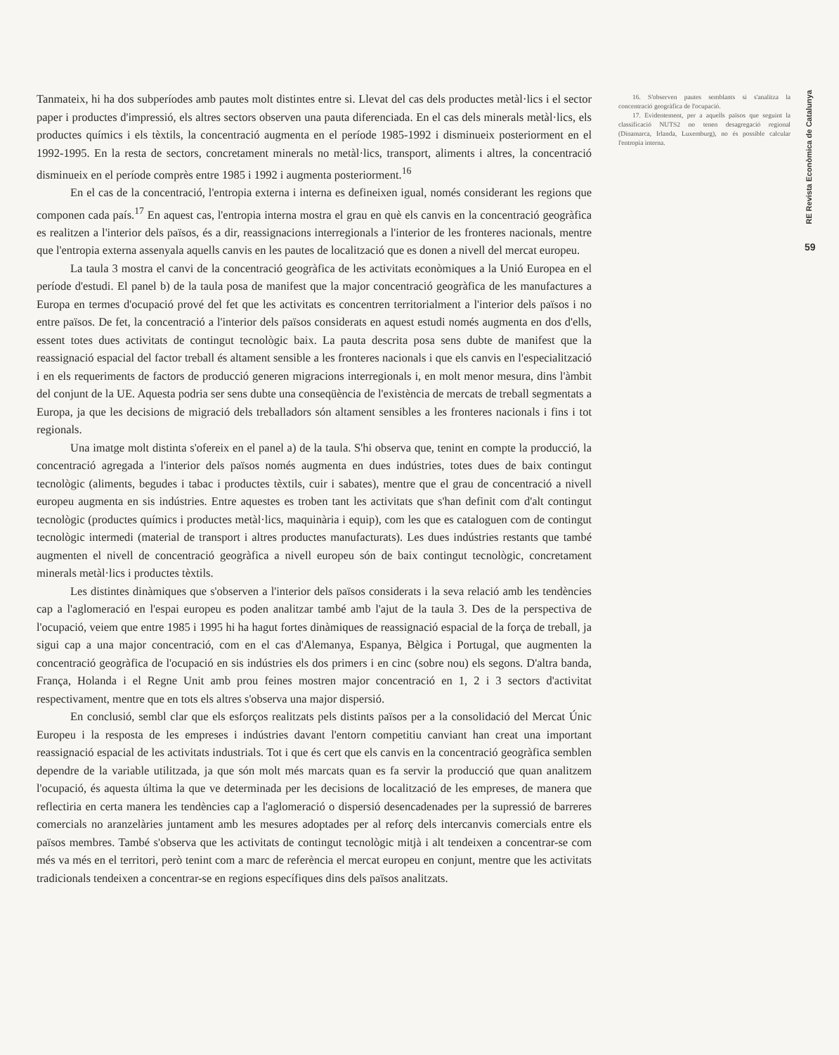Tanmateix, hi ha dos subperíodes amb pautes molt distintes entre si. Llevat del cas dels productes metàl·lics i el sector paper i productes d'impressió, els altres sectors observen una pauta diferenciada. En el cas dels minerals metàl·lics, els productes químics i els tèxtils, la concentració augmenta en el període 1985-1992 i disminueix posteriorment en el 1992-1995. En la resta de sectors, concretament minerals no metàl·lics, transport, aliments i altres, la concentració disminueix en el període comprès entre 1985 i 1992 i augmenta posteriorment.<sup>16</sup>
En el cas de la concentració, l'entropia externa i interna es defineixen igual, només considerant les regions que componen cada país.<sup>17</sup> En aquest cas, l'entropia interna mostra el grau en què els canvis en la concentració geogràfica es realitzen a l'interior dels països, és a dir, reassignacions interregionals a l'interior de les fronteres nacionals, mentre que l'entropia externa assenyala aquells canvis en les pautes de localització que es donen a nivell del mercat europeu.
La taula 3 mostra el canvi de la concentració geogràfica de les activitats econòmiques a la Unió Europea en el període d'estudi. El panel b) de la taula posa de manifest que la major concentració geogràfica de les manufactures a Europa en termes d'ocupació prové del fet que les activitats es concentren territorialment a l'interior dels països i no entre països. De fet, la concentració a l'interior dels països considerats en aquest estudi només augmenta en dos d'ells, essent totes dues activitats de contingut tecnològic baix. La pauta descrita posa sens dubte de manifest que la reassignació espacial del factor treball és altament sensible a les fronteres nacionals i que els canvis en l'especialització i en els requeriments de factors de producció generen migracions interregionals i, en molt menor mesura, dins l'àmbit del conjunt de la UE. Aquesta podria ser sens dubte una conseqüència de l'existència de mercats de treball segmentats a Europa, ja que les decisions de migració dels treballadors són altament sensibles a les fronteres nacionals i fins i tot regionals.
Una imatge molt distinta s'ofereix en el panel a) de la taula. S'hi observa que, tenint en compte la producció, la concentració agregada a l'interior dels països només augmenta en dues indústries, totes dues de baix contingut tecnològic (aliments, begudes i tabac i productes tèxtils, cuir i sabates), mentre que el grau de concentració a nivell europeu augmenta en sis indústries. Entre aquestes es troben tant les activitats que s'han definit com d'alt contingut tecnològic (productes químics i productes metàl·lics, maquinària i equip), com les que es cataloguen com de contingut tecnològic intermedi (material de transport i altres productes manufacturats). Les dues indústries restants que també augmenten el nivell de concentració geogràfica a nivell europeu són de baix contingut tecnològic, concretament minerals metàl·lics i productes tèxtils.
Les distintes dinàmiques que s'observen a l'interior dels països considerats i la seva relació amb les tendències cap a l'aglomeració en l'espai europeu es poden analitzar també amb l'ajut de la taula 3. Des de la perspectiva de l'ocupació, veiem que entre 1985 i 1995 hi ha hagut fortes dinàmiques de reassignació espacial de la força de treball, ja sigui cap a una major concentració, com en el cas d'Alemanya, Espanya, Bèlgica i Portugal, que augmenten la concentració geogràfica de l'ocupació en sis indústries els dos primers i en cinc (sobre nou) els segons. D'altra banda, França, Holanda i el Regne Unit amb prou feines mostren major concentració en 1, 2 i 3 sectors d'activitat respectivament, mentre que en tots els altres s'observa una major dispersió.
En conclusió, sembl clar que els esforços realitzats pels distints països per a la consolidació del Mercat Únic Europeu i la resposta de les empreses i indústries davant l'entorn competitiu canviant han creat una important reassignació espacial de les activitats industrials. Tot i que és cert que els canvis en la concentració geogràfica semblen dependre de la variable utilitzada, ja que són molt més marcats quan es fa servir la producció que quan analitzem l'ocupació, és aquesta última la que ve determinada per les decisions de localització de les empreses, de manera que reflectiria en certa manera les tendències cap a l'aglomeració o dispersió desencadenades per la supressió de barreres comercials no aranzelàries juntament amb les mesures adoptades per al reforç dels intercanvis comercials entre els països membres. També s'observa que les activitats de contingut tecnològic mitjà i alt tendeixen a concentrar-se com més va més en el territori, però tenint com a marc de referència el mercat europeu en conjunt, mentre que les activitats tradicionals tendeixen a concentrar-se en regions específiques dins dels països analitzats.
16. S'observen pautes semblants si s'analitza la concentració geogràfica de l'ocupació.
17. Evidentement, per a aquells països que seguint la classificació NUTS2 no tenen desagregació regional (Dinamarca, Irlanda, Luxemburg), no és possible calcular l'entropia interna.
RE Revista Econòmica de Catalunya
59